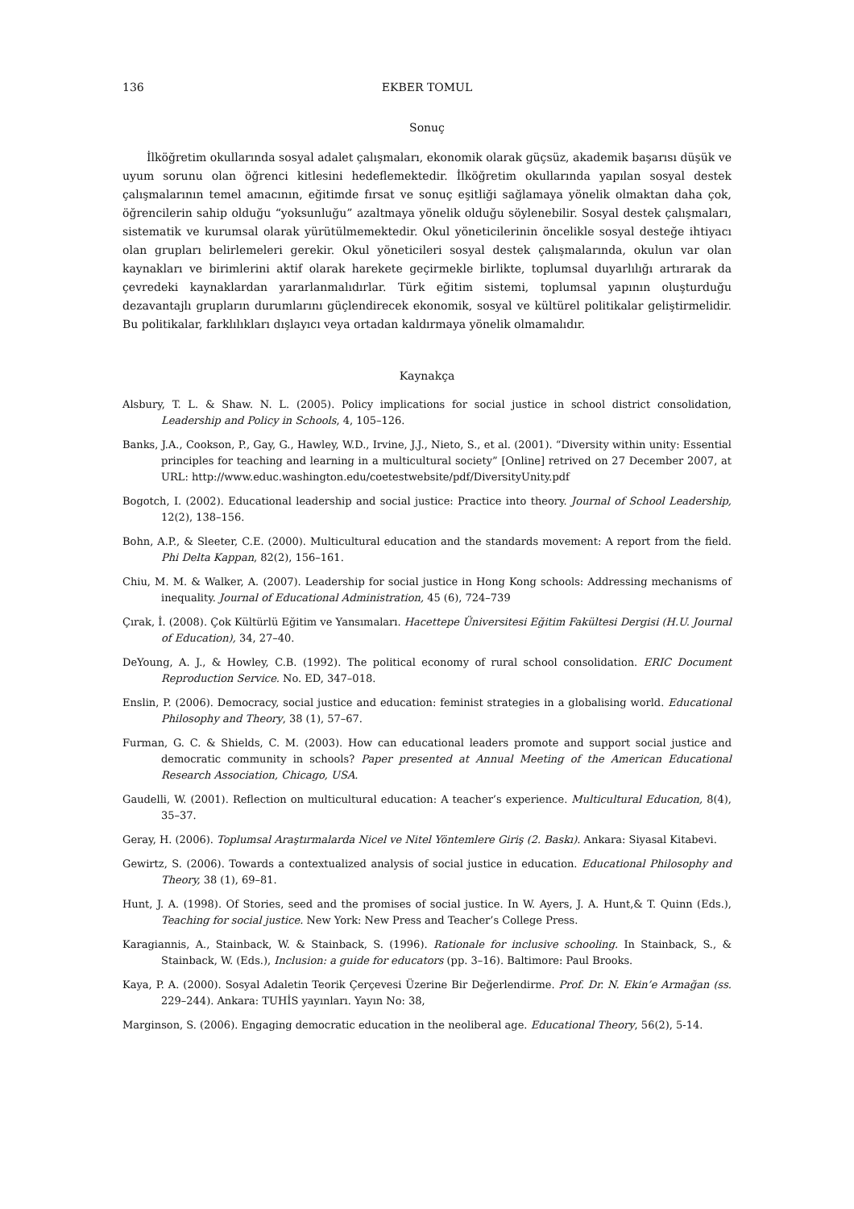136 EKBER TOMUL
Sonuç
İlköğretim okullarında sosyal adalet çalışmaları, ekonomik olarak güçsüz, akademik başarısı düşük ve uyum sorunu olan öğrenci kitlesini hedeflemektedir. İlköğretim okullarında yapılan sosyal destek çalışmalarının temel amacının, eğitimde fırsat ve sonuç eşitliği sağlamaya yönelik olmaktan daha çok, öğrencilerin sahip olduğu “yoksunluğu” azaltmaya yönelik olduğu söylenebilir. Sosyal destek çalışmaları, sistematik ve kurumsal olarak yürütülmemektedir. Okul yöneticilerinin öncelikle sosyal desteğe ihtiyacı olan grupları belirlemeleri gerekir. Okul yöneticileri sosyal destek çalışmalarında, okulun var olan kaynakları ve birimlerini aktif olarak harekete geçirmekle birlikte, toplumsal duyarlılığı artırarak da çevredeki kaynaklardan yararlanmalıdırlar. Türk eğitim sistemi, toplumsal yapının oluşturduğu dezavantajlı grupların durumlarını güçlendirecek ekonomik, sosyal ve kültürel politikalar geliştirmelidir. Bu politikalar, farklılıkları dışlayıcı veya ortadan kaldırmaya yönelik olmamalıdır.
Kaynakça
Alsbury, T. L. & Shaw. N. L. (2005). Policy implications for social justice in school district consolidation, Leadership and Policy in Schools, 4, 105–126.
Banks, J.A., Cookson, P., Gay, G., Hawley, W.D., Irvine, J.J., Nieto, S., et al. (2001). “Diversity within unity: Essential principles for teaching and learning in a multicultural society” [Online] retrived on 27 December 2007, at URL: http://www.educ.washington.edu/coetestwebsite/pdf/DiversityUnity.pdf
Bogotch, I. (2002). Educational leadership and social justice: Practice into theory. Journal of School Leadership, 12(2), 138–156.
Bohn, A.P., & Sleeter, C.E. (2000). Multicultural education and the standards movement: A report from the field. Phi Delta Kappan, 82(2), 156–161.
Chiu, M. M. & Walker, A. (2007). Leadership for social justice in Hong Kong schools: Addressing mechanisms of inequality. Journal of Educational Administration, 45 (6), 724–739
Çırak, İ. (2008). Çok Kültürlü Eğitim ve Yansımaları. Hacettepe Üniversitesi Eğitim Fakültesi Dergisi (H.U. Journal of Education), 34, 27–40.
DeYoung, A. J., & Howley, C.B. (1992). The political economy of rural school consolidation. ERIC Document Reproduction Service. No. ED, 347–018.
Enslin, P. (2006). Democracy, social justice and education: feminist strategies in a globalising world. Educational Philosophy and Theory, 38 (1), 57–67.
Furman, G. C. & Shields, C. M. (2003). How can educational leaders promote and support social justice and democratic community in schools? Paper presented at Annual Meeting of the American Educational Research Association, Chicago, USA.
Gaudelli, W. (2001). Reflection on multicultural education: A teacher’s experience. Multicultural Education, 8(4), 35–37.
Geray, H. (2006). Toplumsal Araştırmalarda Nicel ve Nitel Yöntemlere Giriş (2. Baskı). Ankara: Siyasal Kitabevi.
Gewirtz, S. (2006). Towards a contextualized analysis of social justice in education. Educational Philosophy and Theory, 38 (1), 69–81.
Hunt, J. A. (1998). Of Stories, seed and the promises of social justice. In W. Ayers, J. A. Hunt,& T. Quinn (Eds.), Teaching for social justice. New York: New Press and Teacher’s College Press.
Karagiannis, A., Stainback, W. & Stainback, S. (1996). Rationale for inclusive schooling. In Stainback, S., & Stainback, W. (Eds.), Inclusion: a guide for educators (pp. 3–16). Baltimore: Paul Brooks.
Kaya, P. A. (2000). Sosyal Adaletin Teorik Çerçevesi Üzerine Bir Değerlendirme. Prof. Dr. N. Ekin’e Armağan (ss. 229–244). Ankara: TUHİS yayınları. Yayın No: 38,
Marginson, S. (2006). Engaging democratic education in the neoliberal age. Educational Theory, 56(2), 5-14.